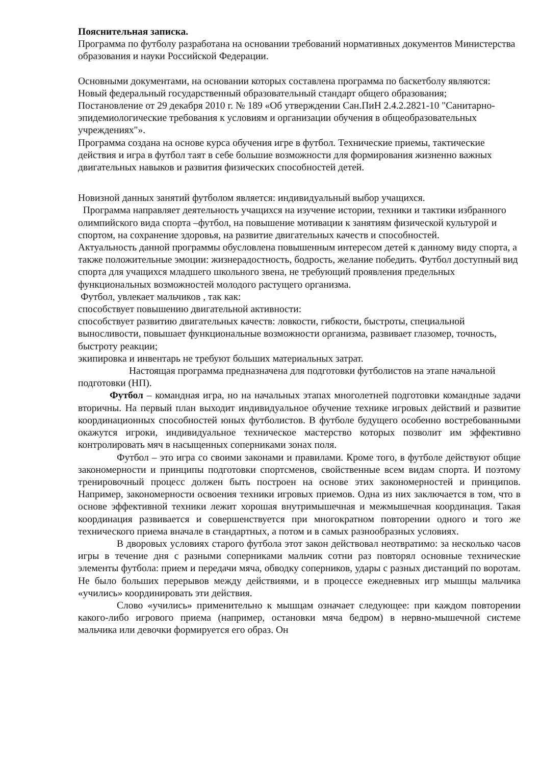Пояснительная записка.
Программа по футболу разработана на основании требований нормативных документов Министерства образования и науки Российской Федерации.
Основными документами, на основании которых составлена программа по баскетболу являются:
Новый федеральный государственный образовательный стандарт общего образования;
Постановление от 29 декабря 2010 г. № 189 «Об утверждении Сан.ПиН 2.4.2.2821-10 "Санитарно-эпидемиологические требования к условиям и организации обучения в общеобразовательных учреждениях"».
Программа создана на основе курса обучения игре в футбол. Технические приемы, тактические действия и игра в футбол таят в себе большие возможности для формирования жизненно важных двигательных навыков и развития физических способностей детей.
Новизной данных занятий футболом является: индивидуальный выбор учащихся.
Программа направляет деятельность учащихся на изучение истории, техники и тактики избранного олимпийского вида спорта –футбол, на повышение мотивации к занятиям физической культурой и спортом, на сохранение здоровья, на развитие двигательных качеств и способностей.
Актуальность данной программы обусловлена повышенным интересом детей к данному виду спорта, а также положительные эмоции: жизнерадостность, бодрость, желание победить. Футбол доступный вид спорта для учащихся младшего школьного звена, не требующий проявления предельных функциональных возможностей молодого растущего организма.
Футбол, увлекает мальчиков , так как:
способствует повышению двигательной активности:
способствует развитию двигательных качеств: ловкости, гибкости, быстроты, специальной выносливости, повышает функциональные возможности организма, развивает глазомер, точность, быстроту реакции;
экипировка и инвентарь не требуют больших материальных затрат.
Настоящая программа предназначена для подготовки футболистов на этапе начальной подготовки (НП).
Футбол – командная игра, но на начальных этапах многолетней подготовки командные задачи вторичны. На первый план выходит индивидуальное обучение технике игровых действий и развитие координационных способностей юных футболистов. В футболе будущего особенно востребованными окажутся игроки, индивидуальное техническое мастерство которых позволит им эффективно контролировать мяч в насыщенных соперниками зонах поля.
Футбол – это игра со своими законами и правилами. Кроме того, в футболе действуют общие закономерности и принципы подготовки спортсменов, свойственные всем видам спорта. И поэтому тренировочный процесс должен быть построен на основе этих закономерностей и принципов. Например, закономерности освоения техники игровых приемов. Одна из них заключается в том, что в основе эффективной техники лежит хорошая внутримышечная и межмышечная координация. Такая координация развивается и совершенствуется при многократном повторении одного и того же технического приема вначале в стандартных, а потом и в самых разнообразных условиях.
В дворовых условиях старого футбола этот закон действовал неотвратимо: за несколько часов игры в течение дня с разными соперниками мальчик сотни раз повторял основные технические элементы футбола: прием и передачи мяча, обводку соперников, удары с разных дистанций по воротам. Не было больших перерывов между действиями, и в процессе ежедневных игр мышцы мальчика «учились» координировать эти действия.
Слово «учились» применительно к мышцам означает следующее: при каждом повторении какого-либо игрового приема (например, остановки мяча бедром) в нервно-мышечной системе мальчика или девочки формируется его образ. Он